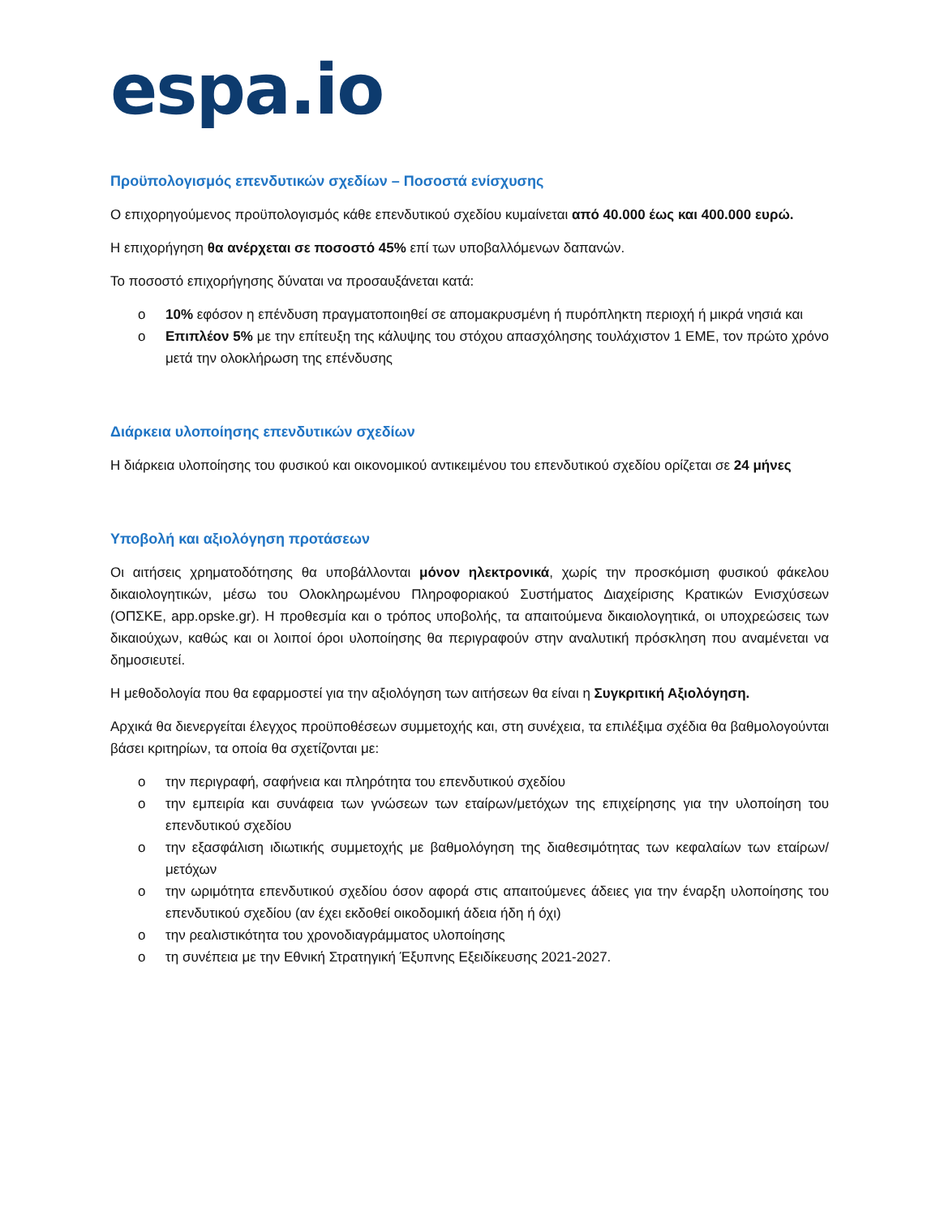espa.io
Προϋπολογισμός επενδυτικών σχεδίων – Ποσοστά ενίσχυσης
Ο επιχορηγούμενος προϋπολογισμός κάθε επενδυτικού σχεδίου κυμαίνεται από 40.000 έως και 400.000 ευρώ.
Η επιχορήγηση θα ανέρχεται σε ποσοστό 45% επί των υποβαλλόμενων δαπανών.
Το ποσοστό επιχορήγησης δύναται να προσαυξάνεται κατά:
o 10% εφόσον η επένδυση πραγματοποιηθεί σε απομακρυσμένη ή πυρόπληκτη περιοχή ή μικρά νησιά και
o Επιπλέον 5% με την επίτευξη της κάλυψης του στόχου απασχόλησης τουλάχιστον 1 ΕΜΕ, τον πρώτο χρόνο μετά την ολοκλήρωση της επένδυσης
Διάρκεια υλοποίησης επενδυτικών σχεδίων
Η διάρκεια υλοποίησης του φυσικού και οικονομικού αντικειμένου του επενδυτικού σχεδίου ορίζεται σε 24 μήνες
Υποβολή και αξιολόγηση προτάσεων
Οι αιτήσεις χρηματοδότησης θα υποβάλλονται μόνον ηλεκτρονικά, χωρίς την προσκόμιση φυσικού φάκελου δικαιολογητικών, μέσω του Ολοκληρωμένου Πληροφοριακού Συστήματος Διαχείρισης Κρατικών Ενισχύσεων (ΟΠΣΚΕ, app.opske.gr). Η προθεσμία και ο τρόπος υποβολής, τα απαιτούμενα δικαιολογητικά, οι υποχρεώσεις των δικαιούχων, καθώς και οι λοιποί όροι υλοποίησης θα περιγραφούν στην αναλυτική πρόσκληση που αναμένεται να δημοσιευτεί.
Η μεθοδολογία που θα εφαρμοστεί για την αξιολόγηση των αιτήσεων θα είναι η Συγκριτική Αξιολόγηση.
Αρχικά θα διενεργείται έλεγχος προϋποθέσεων συμμετοχής και, στη συνέχεια, τα επιλέξιμα σχέδια θα βαθμολογούνται βάσει κριτηρίων, τα οποία θα σχετίζονται με:
o την περιγραφή, σαφήνεια και πληρότητα του επενδυτικού σχεδίου
o την εμπειρία και συνάφεια των γνώσεων των εταίρων/μετόχων της επιχείρησης για την υλοποίηση του επενδυτικού σχεδίου
o την εξασφάλιση ιδιωτικής συμμετοχής με βαθμολόγηση της διαθεσιμότητας των κεφαλαίων των εταίρων/μετόχων
o την ωριμότητα επενδυτικού σχεδίου όσον αφορά στις απαιτούμενες άδειες για την έναρξη υλοποίησης του επενδυτικού σχεδίου (αν έχει εκδοθεί οικοδομική άδεια ήδη ή όχι)
o την ρεαλιστικότητα του χρονοδιαγράμματος υλοποίησης
o τη συνέπεια με την Εθνική Στρατηγική Έξυπνης Εξειδίκευσης 2021-2027.